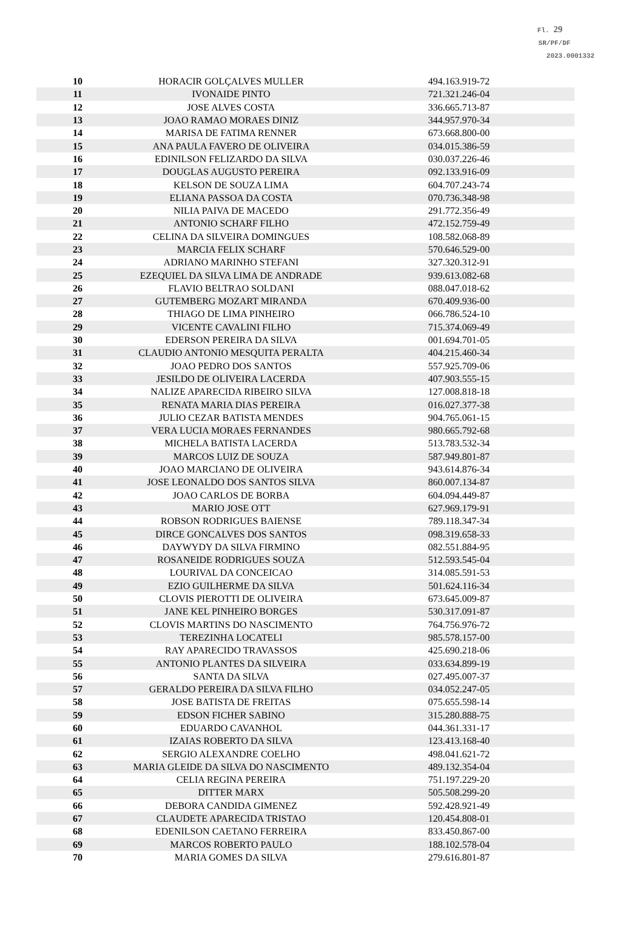Fl. 29
SR/PF/DF
2023.0001332
| 10 | HORACIR GOLÇALVES MULLER | 494.163.919-72 |
| 11 | IVONAIDE PINTO | 721.321.246-04 |
| 12 | JOSE ALVES COSTA | 336.665.713-87 |
| 13 | JOAO RAMAO MORAES DINIZ | 344.957.970-34 |
| 14 | MARISA DE FATIMA RENNER | 673.668.800-00 |
| 15 | ANA PAULA FAVERO DE OLIVEIRA | 034.015.386-59 |
| 16 | EDINILSON FELIZARDO DA SILVA | 030.037.226-46 |
| 17 | DOUGLAS AUGUSTO PEREIRA | 092.133.916-09 |
| 18 | KELSON DE SOUZA LIMA | 604.707.243-74 |
| 19 | ELIANA PASSOA DA COSTA | 070.736.348-98 |
| 20 | NILIA PAIVA DE MACEDO | 291.772.356-49 |
| 21 | ANTONIO SCHARF FILHO | 472.152.759-49 |
| 22 | CELINA DA SILVEIRA DOMINGUES | 108.582.068-89 |
| 23 | MARCIA FELIX SCHARF | 570.646.529-00 |
| 24 | ADRIANO MARINHO STEFANI | 327.320.312-91 |
| 25 | EZEQUIEL DA SILVA LIMA DE ANDRADE | 939.613.082-68 |
| 26 | FLAVIO BELTRAO SOLDANI | 088.047.018-62 |
| 27 | GUTEMBERG MOZART MIRANDA | 670.409.936-00 |
| 28 | THIAGO DE LIMA PINHEIRO | 066.786.524-10 |
| 29 | VICENTE CAVALINI FILHO | 715.374.069-49 |
| 30 | EDERSON PEREIRA DA SILVA | 001.694.701-05 |
| 31 | CLAUDIO ANTONIO MESQUITA PERALTA | 404.215.460-34 |
| 32 | JOAO PEDRO DOS SANTOS | 557.925.709-06 |
| 33 | JESILDO DE OLIVEIRA LACERDA | 407.903.555-15 |
| 34 | NALIZE APARECIDA RIBEIRO SILVA | 127.008.818-18 |
| 35 | RENATA MARIA DIAS PEREIRA | 016.027.377-38 |
| 36 | JULIO CEZAR BATISTA MENDES | 904.765.061-15 |
| 37 | VERA LUCIA MORAES FERNANDES | 980.665.792-68 |
| 38 | MICHELA BATISTA LACERDA | 513.783.532-34 |
| 39 | MARCOS LUIZ DE SOUZA | 587.949.801-87 |
| 40 | JOAO MARCIANO DE OLIVEIRA | 943.614.876-34 |
| 41 | JOSE LEONALDO DOS SANTOS SILVA | 860.007.134-87 |
| 42 | JOAO CARLOS DE BORBA | 604.094.449-87 |
| 43 | MARIO JOSE OTT | 627.969.179-91 |
| 44 | ROBSON RODRIGUES BAIENSE | 789.118.347-34 |
| 45 | DIRCE GONCALVES DOS SANTOS | 098.319.658-33 |
| 46 | DAYWYDY DA SILVA FIRMINO | 082.551.884-95 |
| 47 | ROSANEIDE RODRIGUES SOUZA | 512.593.545-04 |
| 48 | LOURIVAL DA CONCEICAO | 314.085.591-53 |
| 49 | EZIO GUILHERME DA SILVA | 501.624.116-34 |
| 50 | CLOVIS PIEROTTI DE OLIVEIRA | 673.645.009-87 |
| 51 | JANE KEL PINHEIRO BORGES | 530.317.091-87 |
| 52 | CLOVIS MARTINS DO NASCIMENTO | 764.756.976-72 |
| 53 | TEREZINHA LOCATELI | 985.578.157-00 |
| 54 | RAY APARECIDO TRAVASSOS | 425.690.218-06 |
| 55 | ANTONIO PLANTES DA SILVEIRA | 033.634.899-19 |
| 56 | SANTA DA SILVA | 027.495.007-37 |
| 57 | GERALDO PEREIRA DA SILVA FILHO | 034.052.247-05 |
| 58 | JOSE BATISTA DE FREITAS | 075.655.598-14 |
| 59 | EDSON FICHER SABINO | 315.280.888-75 |
| 60 | EDUARDO CAVANHOL | 044.361.331-17 |
| 61 | IZAIAS ROBERTO DA SILVA | 123.413.168-40 |
| 62 | SERGIO ALEXANDRE COELHO | 498.041.621-72 |
| 63 | MARIA GLEIDE DA SILVA DO NASCIMENTO | 489.132.354-04 |
| 64 | CELIA REGINA PEREIRA | 751.197.229-20 |
| 65 | DITTER MARX | 505.508.299-20 |
| 66 | DEBORA CANDIDA GIMENEZ | 592.428.921-49 |
| 67 | CLAUDETE APARECIDA TRISTAO | 120.454.808-01 |
| 68 | EDENILSON CAETANO FERREIRA | 833.450.867-00 |
| 69 | MARCOS ROBERTO PAULO | 188.102.578-04 |
| 70 | MARIA GOMES DA SILVA | 279.616.801-87 |